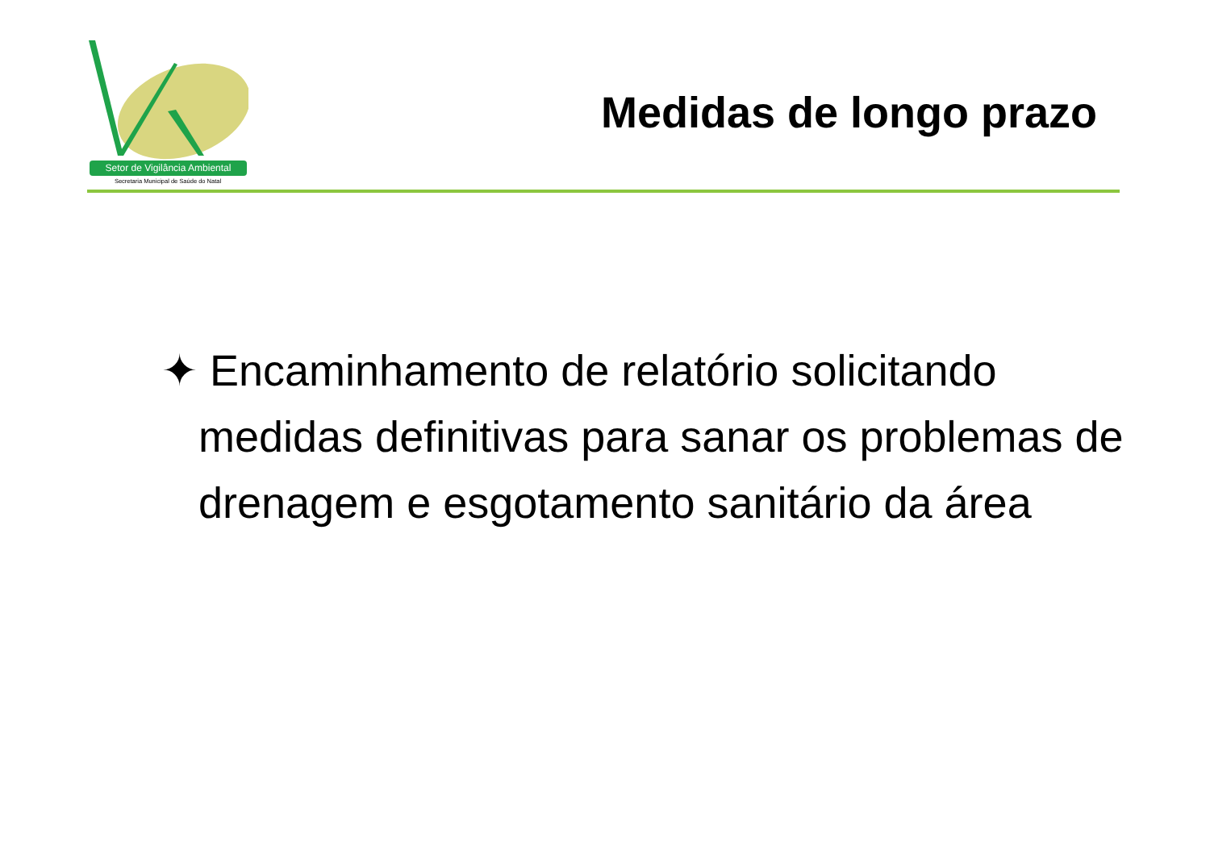Setor de Vigilância Ambiental
Secretaria Municipal de Saúde do Natal
Medidas de longo prazo
✦ Encaminhamento de relatório solicitando medidas definitivas para sanar os problemas de drenagem e esgotamento sanitário da área